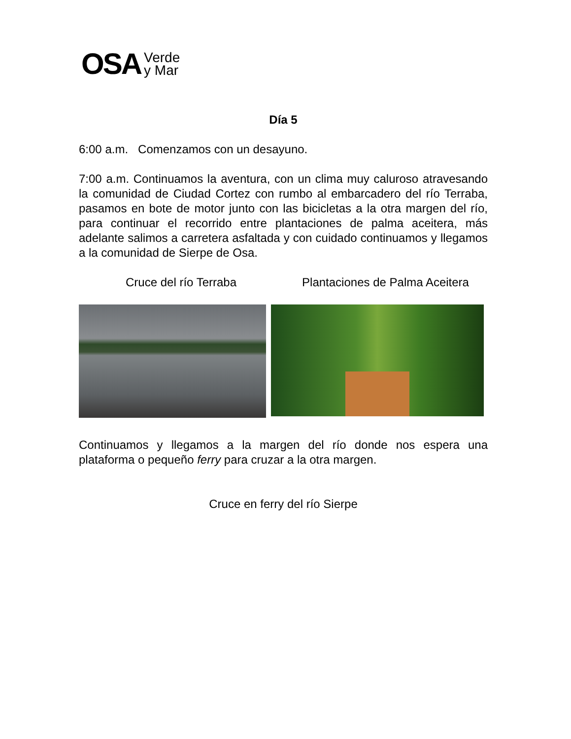OSA Verde
y Mar
Día 5
6:00 a.m. Comenzamos con un desayuno.
7:00 a.m. Continuamos la aventura, con un clima muy caluroso atravesando la comunidad de Ciudad Cortez con rumbo al embarcadero del río Terraba, pasamos en bote de motor junto con las bicicletas a la otra margen del río, para continuar el recorrido entre plantaciones de palma aceitera, más adelante salimos a carretera asfaltada y con cuidado continuamos y llegamos a la comunidad de Sierpe de Osa.
Cruce del río Terraba Plantaciones de Palma Aceitera
Continuamos y llegamos a la margen del río donde nos espera una plataforma o pequeño ferry para cruzar a la otra margen.
Cruce en ferry del río Sierpe